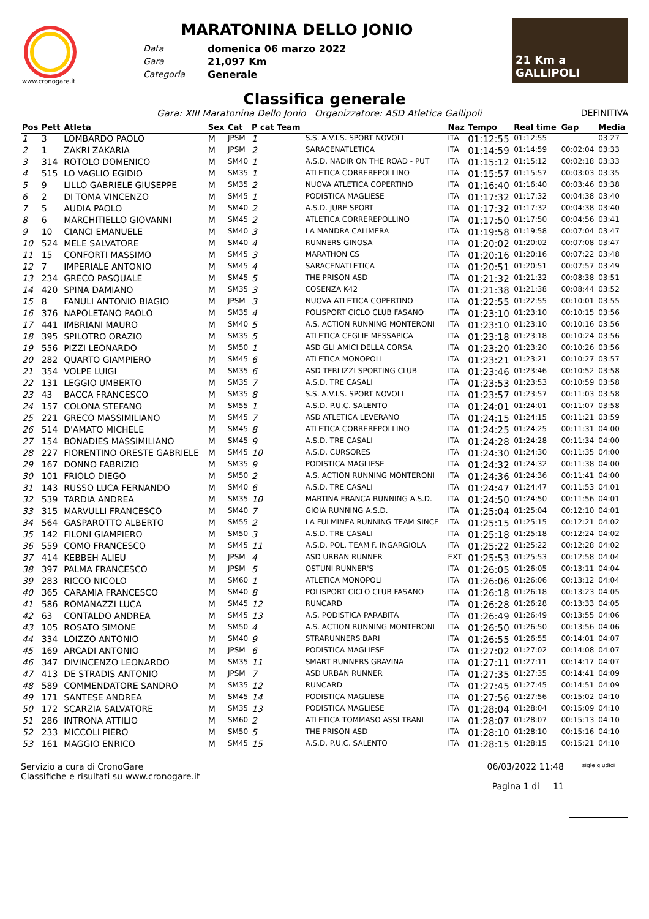www.cronogare.it
MARATONINA DELLO JONIO
Data
Gara
Categoria
domenica 06 marzo 2022
21,097 Km
Generale
21 Km a GALLIPOLI
Classifica generale
Gara: XIII Maratonina Dello Jonio Organizzatore: ASD Atletica Gallipoli DEFINITIVA
| Pos | Pett | Atleta | Sex | Cat | P cat Team | | Naz | Tempo | Real time | Gap | Media |
| --- | --- | --- | --- | --- | --- | --- | --- | --- | --- | --- | --- |
| 1 | 3 | LOMBARDO PAOLO | M | JPSM | 1 | S.S. A.V.I.S. SPORT NOVOLI | ITA | 01:12:55 | 01:12:55 | | 03:27 |
| 2 | 1 | ZAKRI ZAKARIA | M | JPSM | 2 | SARACENATLETICA | ITA | 01:14:59 | 01:14:59 | 00:02:04 | 03:33 |
| 3 | 314 | ROTOLO DOMENICO | M | SM40 | 1 | A.S.D. NADIR ON THE ROAD - PUT | ITA | 01:15:12 | 01:15:12 | 00:02:18 | 03:33 |
| 4 | 515 | LO VAGLIO EGIDIO | M | SM35 | 1 | ATLETICA CORREREPOLLINO | ITA | 01:15:57 | 01:15:57 | 00:03:03 | 03:35 |
| 5 | 9 | LILLO GABRIELE GIUSEPPE | M | SM35 | 2 | NUOVA ATLETICA COPERTINO | ITA | 01:16:40 | 01:16:40 | 00:03:46 | 03:38 |
| 6 | 2 | DI TOMA VINCENZO | M | SM45 | 1 | PODISTICA MAGLIESE | ITA | 01:17:32 | 01:17:32 | 00:04:38 | 03:40 |
| 7 | 5 | AUDIA PAOLO | M | SM40 | 2 | A.S.D. JURE SPORT | ITA | 01:17:32 | 01:17:32 | 00:04:38 | 03:40 |
| 8 | 6 | MARCHITIELLO GIOVANNI | M | SM45 | 2 | ATLETICA CORREREPOLLINO | ITA | 01:17:50 | 01:17:50 | 00:04:56 | 03:41 |
| 9 | 10 | CIANCI EMANUELE | M | SM40 | 3 | LA MANDRA CALIMERA | ITA | 01:19:58 | 01:19:58 | 00:07:04 | 03:47 |
| 10 | 524 | MELE SALVATORE | M | SM40 | 4 | RUNNERS GINOSA | ITA | 01:20:02 | 01:20:02 | 00:07:08 | 03:47 |
| 11 | 15 | CONFORTI MASSIMO | M | SM45 | 3 | MARATHON CS | ITA | 01:20:16 | 01:20:16 | 00:07:22 | 03:48 |
| 12 | 7 | IMPERIALE ANTONIO | M | SM45 | 4 | SARACENATLETICA | ITA | 01:20:51 | 01:20:51 | 00:07:57 | 03:49 |
| 13 | 234 | GRECO PASQUALE | M | SM45 | 5 | THE PRISON ASD | ITA | 01:21:32 | 01:21:32 | 00:08:38 | 03:51 |
| 14 | 420 | SPINA DAMIANO | M | SM35 | 3 | COSENZA K42 | ITA | 01:21:38 | 01:21:38 | 00:08:44 | 03:52 |
| 15 | 8 | FANULI ANTONIO BIAGIO | M | JPSM | 3 | NUOVA ATLETICA COPERTINO | ITA | 01:22:55 | 01:22:55 | 00:10:01 | 03:55 |
| 16 | 376 | NAPOLETANO PAOLO | M | SM35 | 4 | POLISPORT CICLO CLUB FASANO | ITA | 01:23:10 | 01:23:10 | 00:10:15 | 03:56 |
| 17 | 441 | IMBRIANI MAURO | M | SM40 | 5 | A.S. ACTION RUNNING MONTERONI | ITA | 01:23:10 | 01:23:10 | 00:10:16 | 03:56 |
| 18 | 395 | SPILOTRO ORAZIO | M | SM35 | 5 | ATLETICA CEGLIE MESSAPICA | ITA | 01:23:18 | 01:23:18 | 00:10:24 | 03:56 |
| 19 | 556 | PIZZI LEONARDO | M | SM50 | 1 | ASD GLI AMICI DELLA CORSA | ITA | 01:23:20 | 01:23:20 | 00:10:26 | 03:56 |
| 20 | 282 | QUARTO GIAMPIERO | M | SM45 | 6 | ATLETICA MONOPOLI | ITA | 01:23:21 | 01:23:21 | 00:10:27 | 03:57 |
| 21 | 354 | VOLPE LUIGI | M | SM35 | 6 | ASD TERLIZZI SPORTING CLUB | ITA | 01:23:46 | 01:23:46 | 00:10:52 | 03:58 |
| 22 | 131 | LEGGIO UMBERTO | M | SM35 | 7 | A.S.D. TRE CASALI | ITA | 01:23:53 | 01:23:53 | 00:10:59 | 03:58 |
| 23 | 43 | BACCA FRANCESCO | M | SM35 | 8 | S.S. A.V.I.S. SPORT NOVOLI | ITA | 01:23:57 | 01:23:57 | 00:11:03 | 03:58 |
| 24 | 157 | COLONA STEFANO | M | SM55 | 1 | A.S.D. P.U.C. SALENTO | ITA | 01:24:01 | 01:24:01 | 00:11:07 | 03:58 |
| 25 | 221 | GRECO MASSIMILIANO | M | SM45 | 7 | ASD ATLETICA LEVERANO | ITA | 01:24:15 | 01:24:15 | 00:11:21 | 03:59 |
| 26 | 514 | D'AMATO MICHELE | M | SM45 | 8 | ATLETICA CORREREPOLLINO | ITA | 01:24:25 | 01:24:25 | 00:11:31 | 04:00 |
| 27 | 154 | BONADIES MASSIMILIANO | M | SM45 | 9 | A.S.D. TRE CASALI | ITA | 01:24:28 | 01:24:28 | 00:11:34 | 04:00 |
| 28 | 227 | FIORENTINO ORESTE GABRIELE | M | SM45 | 10 | A.S.D. CURSORES | ITA | 01:24:30 | 01:24:30 | 00:11:35 | 04:00 |
| 29 | 167 | DONNO FABRIZIO | M | SM35 | 9 | PODISTICA MAGLIESE | ITA | 01:24:32 | 01:24:32 | 00:11:38 | 04:00 |
| 30 | 101 | FRIOLO DIEGO | M | SM50 | 2 | A.S. ACTION RUNNING MONTERONI | ITA | 01:24:36 | 01:24:36 | 00:11:41 | 04:00 |
| 31 | 143 | RUSSO LUCA FERNANDO | M | SM40 | 6 | A.S.D. TRE CASALI | ITA | 01:24:47 | 01:24:47 | 00:11:53 | 04:01 |
| 32 | 539 | TARDIA ANDREA | M | SM35 | 10 | MARTINA FRANCA RUNNING A.S.D. | ITA | 01:24:50 | 01:24:50 | 00:11:56 | 04:01 |
| 33 | 315 | MARVULLI FRANCESCO | M | SM40 | 7 | GIOIA RUNNING A.S.D. | ITA | 01:25:04 | 01:25:04 | 00:12:10 | 04:01 |
| 34 | 564 | GASPAROTTO ALBERTO | M | SM55 | 2 | LA FULMINEA RUNNING TEAM SINCE | ITA | 01:25:15 | 01:25:15 | 00:12:21 | 04:02 |
| 35 | 142 | FILONI GIAMPIERO | M | SM50 | 3 | A.S.D. TRE CASALI | ITA | 01:25:18 | 01:25:18 | 00:12:24 | 04:02 |
| 36 | 559 | COMO FRANCESCO | M | SM45 | 11 | A.S.D. POL. TEAM F. INGARGIOLA | ITA | 01:25:22 | 01:25:22 | 00:12:28 | 04:02 |
| 37 | 414 | KEBBEH ALIEU | M | JPSM | 4 | ASD URBAN RUNNER | EXT | 01:25:53 | 01:25:53 | 00:12:58 | 04:04 |
| 38 | 397 | PALMA FRANCESCO | M | JPSM | 5 | OSTUNI RUNNER'S | ITA | 01:26:05 | 01:26:05 | 00:13:11 | 04:04 |
| 39 | 283 | RICCO NICOLO | M | SM60 | 1 | ATLETICA MONOPOLI | ITA | 01:26:06 | 01:26:06 | 00:13:12 | 04:04 |
| 40 | 365 | CARAMIA FRANCESCO | M | SM40 | 8 | POLISPORT CICLO CLUB FASANO | ITA | 01:26:18 | 01:26:18 | 00:13:23 | 04:05 |
| 41 | 586 | ROMANAZZI LUCA | M | SM45 | 12 | RUNCARD | ITA | 01:26:28 | 01:26:28 | 00:13:33 | 04:05 |
| 42 | 63 | CONTALDO ANDREA | M | SM45 | 13 | A.S. PODISTICA PARABITA | ITA | 01:26:49 | 01:26:49 | 00:13:55 | 04:06 |
| 43 | 105 | ROSATO SIMONE | M | SM50 | 4 | A.S. ACTION RUNNING MONTERONI | ITA | 01:26:50 | 01:26:50 | 00:13:56 | 04:06 |
| 44 | 334 | LOIZZO ANTONIO | M | SM40 | 9 | STRARUNNERS BARI | ITA | 01:26:55 | 01:26:55 | 00:14:01 | 04:07 |
| 45 | 169 | ARCADI ANTONIO | M | JPSM | 6 | PODISTICA MAGLIESE | ITA | 01:27:02 | 01:27:02 | 00:14:08 | 04:07 |
| 46 | 347 | DIVINCENZO LEONARDO | M | SM35 | 11 | SMART RUNNERS GRAVINA | ITA | 01:27:11 | 01:27:11 | 00:14:17 | 04:07 |
| 47 | 413 | DE STRADIS ANTONIO | M | JPSM | 7 | ASD URBAN RUNNER | ITA | 01:27:35 | 01:27:35 | 00:14:41 | 04:09 |
| 48 | 589 | COMMENDATORE SANDRO | M | SM35 | 12 | RUNCARD | ITA | 01:27:45 | 01:27:45 | 00:14:51 | 04:09 |
| 49 | 171 | SANTESE ANDREA | M | SM45 | 14 | PODISTICA MAGLIESE | ITA | 01:27:56 | 01:27:56 | 00:15:02 | 04:10 |
| 50 | 172 | SCARZIA SALVATORE | M | SM35 | 13 | PODISTICA MAGLIESE | ITA | 01:28:04 | 01:28:04 | 00:15:09 | 04:10 |
| 51 | 286 | INTRONA ATTILIO | M | SM60 | 2 | ATLETICA TOMMASO ASSI TRANI | ITA | 01:28:07 | 01:28:07 | 00:15:13 | 04:10 |
| 52 | 233 | MICCOLI PIERO | M | SM50 | 5 | THE PRISON ASD | ITA | 01:28:10 | 01:28:10 | 00:15:16 | 04:10 |
| 53 | 161 | MAGGIO ENRICO | M | SM45 | 15 | A.S.D. P.U.C. SALENTO | ITA | 01:28:15 | 01:28:15 | 00:15:21 | 04:10 |
Servizio a cura di CronoGare
Classifiche e risultati su www.cronogare.it
06/03/2022 11:48
Pagina 1 di 11
sigle giudici